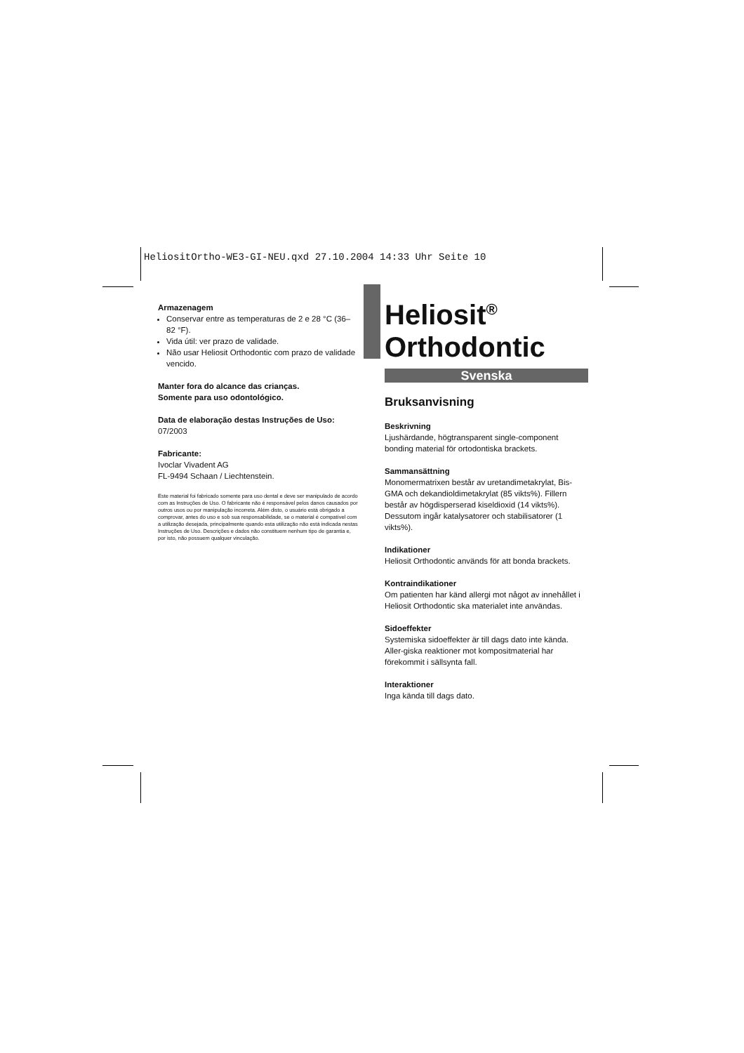HeliositOrtho-WE3-GI-NEU.qxd 27.10.2004 14:33 Uhr Seite 10
Armazenagem
Conservar entre as temperaturas de 2 e 28 °C (36–82 °F).
Vida útil: ver prazo de validade.
Não usar Heliosit Orthodontic com prazo de validade vencido.
Manter fora do alcance das crianças.
Somente para uso odontológico.
Data de elaboração destas Instruções de Uso:
07/2003
Fabricante:
Ivoclar Vivadent AG
FL-9494 Schaan / Liechtenstein.
Este material foi fabricado somente para uso dental e deve ser manipulado de acordo com as Instruções de Uso. O fabricante não é responsável pelos danos causados por outros usos ou por manipulação incorreta. Além disto, o usuário está obrigado a comprovar, antes do uso e sob sua responsabilidade, se o material é compatível com a utilização desejada, principalmente quando esta utilização não está indicada nestas Instruções de Uso. Descrições e dados não constituem nenhum tipo de garantia e, por isto, não possuem qualquer vinculação.
Heliosit<sup>®</sup>
Orthodontic
Svenska
Bruksanvisning
Beskrivning
Ljushärdande, högtransparent single-component bonding material för ortodontiska brackets.
Sammansättning
Monomermatrixen består av uretandimetakrylat, Bis-GMA och dekandioldimetakrylat (85 vikts%). Fillern består av högdisperserad kiseldioxid (14 vikts%). Dessutom ingår katalysatorer och stabilisatorer (1 vikts%).
Indikationer
Heliosit Orthodontic används för att bonda brackets.
Kontraindikationer
Om patienten har känd allergi mot något av innehållet i Heliosit Orthodontic ska materialet inte användas.
Sidoeffekter
Systemiska sidoeffekter är till dags dato inte kända. Aller-giska reaktioner mot kompositmaterial har förekommit i sällsynta fall.
Interaktioner
Inga kända till dags dato.